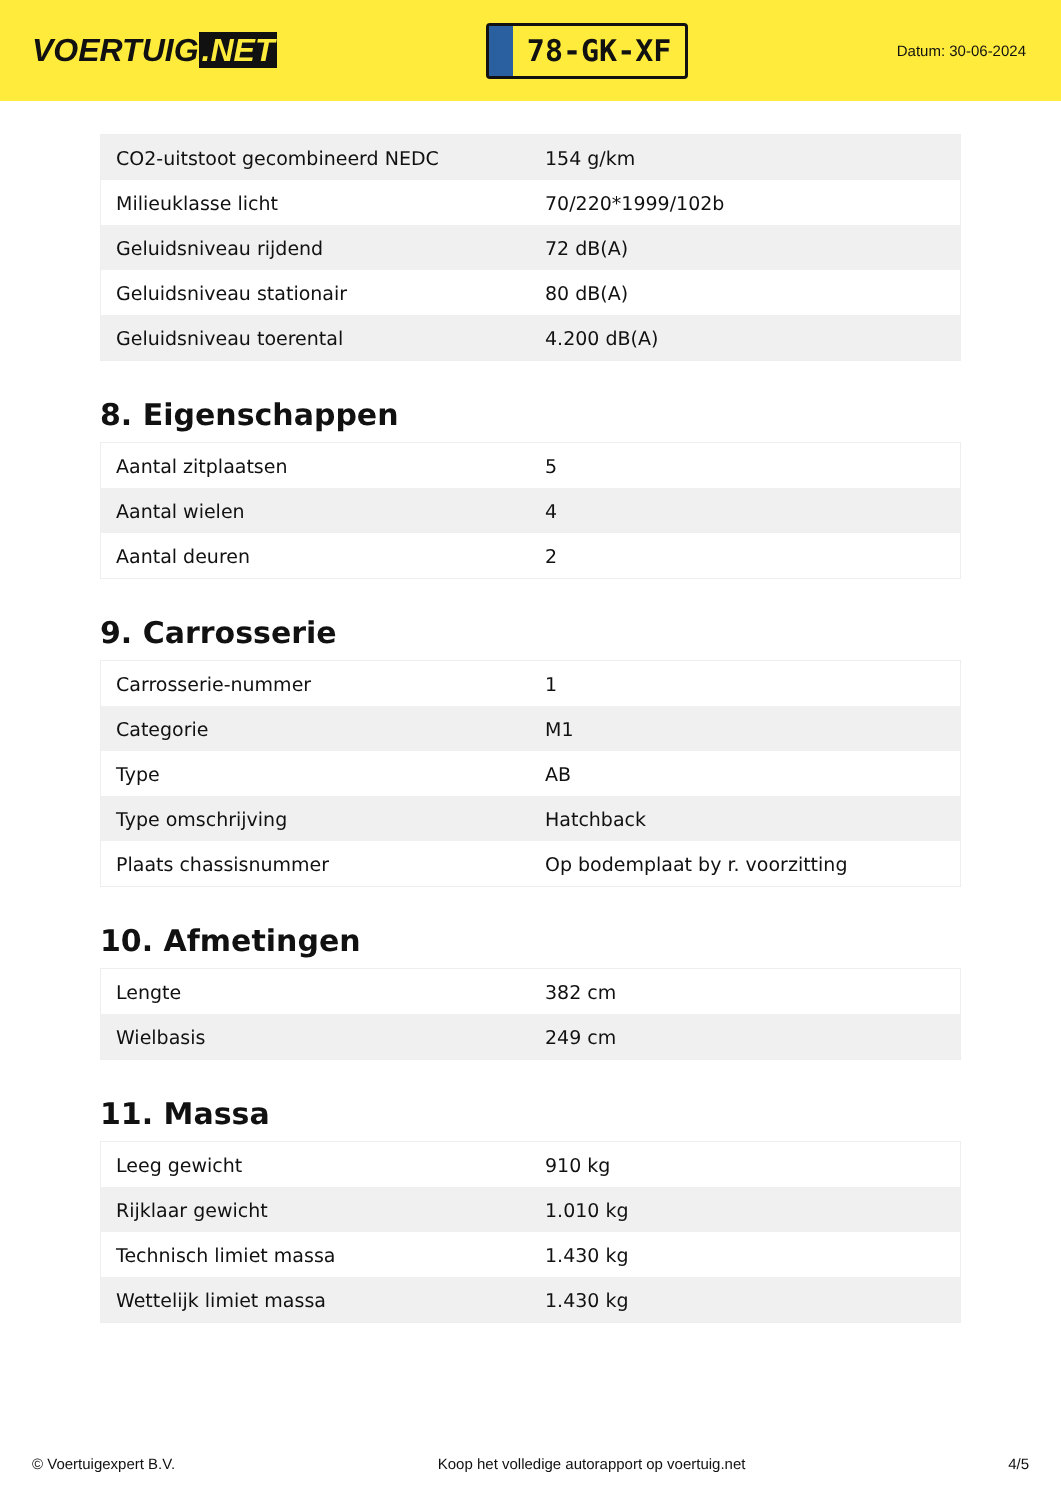VOERTUIG.NET
78-GK-XF
Datum: 30-06-2024
| CO2-uitstoot gecombineerd NEDC | 154 g/km |
| Milieuklasse licht | 70/220*1999/102b |
| Geluidsniveau rijdend | 72 dB(A) |
| Geluidsniveau stationair | 80 dB(A) |
| Geluidsniveau toerental | 4.200 dB(A) |
8. Eigenschappen
| Aantal zitplaatsen | 5 |
| Aantal wielen | 4 |
| Aantal deuren | 2 |
9. Carrosserie
| Carrosserie-nummer | 1 |
| Categorie | M1 |
| Type | AB |
| Type omschrijving | Hatchback |
| Plaats chassisnummer | Op bodemplaat by r. voorzitting |
10. Afmetingen
| Lengte | 382 cm |
| Wielbasis | 249 cm |
11. Massa
| Leeg gewicht | 910 kg |
| Rijklaar gewicht | 1.010 kg |
| Technisch limiet massa | 1.430 kg |
| Wettelijk limiet massa | 1.430 kg |
© Voertuigexpert B.V. Koop het volledige autorapport op voertuig.net 4/5